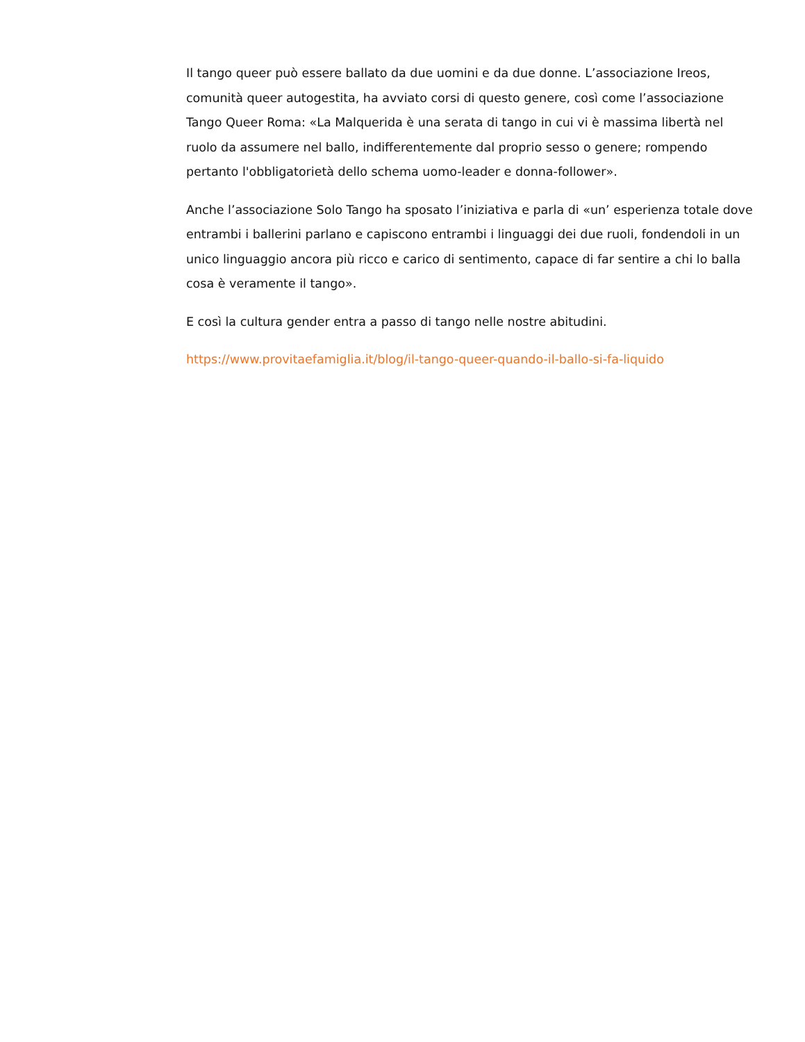Il tango queer può essere ballato da due uomini e da due donne. L’associazione Ireos, comunità queer autogestita, ha avviato corsi di questo genere, così come l’associazione Tango Queer Roma: «La Malquerida è una serata di tango in cui vi è massima libertà nel ruolo da assumere nel ballo, indifferentemente dal proprio sesso o genere; rompendo pertanto l'obbligatorietà dello schema uomo-leader e donna-follower».
Anche l’associazione Solo Tango ha sposato l’iniziativa e parla di «un’ esperienza totale dove entrambi i ballerini parlano e capiscono entrambi i linguaggi dei due ruoli, fondendoli in un unico linguaggio ancora più ricco e carico di sentimento, capace di far sentire a chi lo balla cosa è veramente il tango».
E così la cultura gender entra a passo di tango nelle nostre abitudini.
https://www.provitaefamiglia.it/blog/il-tango-queer-quando-il-ballo-si-fa-liquido